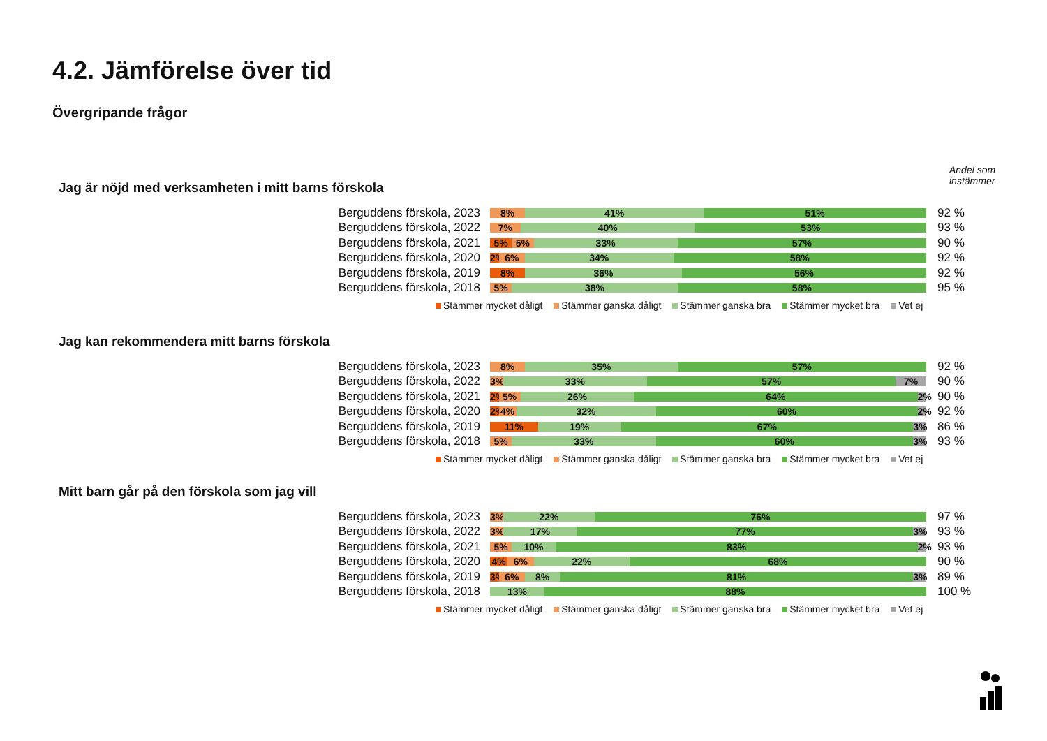4.2. Jämförelse över tid
Övergripande frågor
Andel som
instämmer
Jag är nöjd med verksamheten i mitt barns förskola
Berguddens förskola, 2023
8% 41% 51%
92 %
Berguddens förskola, 2022
7% 40% 53%
93 %
Berguddens förskola, 2021
5% 5% 33% 57%
90 %
Berguddens förskola, 2020
2% 6% 34% 58%
92 %
Berguddens förskola, 2019
8% 36% 56%
92 %
Berguddens förskola, 2018
5% 38% 58%
95 %
Stämmer mycket dåligt Stämmer ganska dåligt Stämmer ganska bra Stämmer mycket bra Vet ej
Jag kan rekommendera mitt barns förskola
Berguddens förskola, 2023
8% 35% 57%
92 %
Berguddens förskola, 2022
3% 33% 57% 7%
90 %
Berguddens förskola, 2021
2% 5% 26% 64% 2%
90 %
Berguddens förskola, 2020
2% 4% 32% 60% 2%
92 %
Berguddens förskola, 2019
11% 19% 67% 3%
86 %
Berguddens förskola, 2018
5% 33% 60% 3%
93 %
Stämmer mycket dåligt Stämmer ganska dåligt Stämmer ganska bra Stämmer mycket bra Vet ej
Mitt barn går på den förskola som jag vill
Berguddens förskola, 2023
3% 22% 76%
97 %
Berguddens förskola, 2022
3% 17% 77% 3%
93 %
Berguddens förskola, 2021
5% 10% 83% 2%
93 %
Berguddens förskola, 2020
4% 6% 22% 68%
90 %
Berguddens förskola, 2019
3% 6% 8% 81% 3%
89 %
Berguddens förskola, 2018
13% 88%
100 %
Stämmer mycket dåligt Stämmer ganska dåligt Stämmer ganska bra Stämmer mycket bra Vet ej